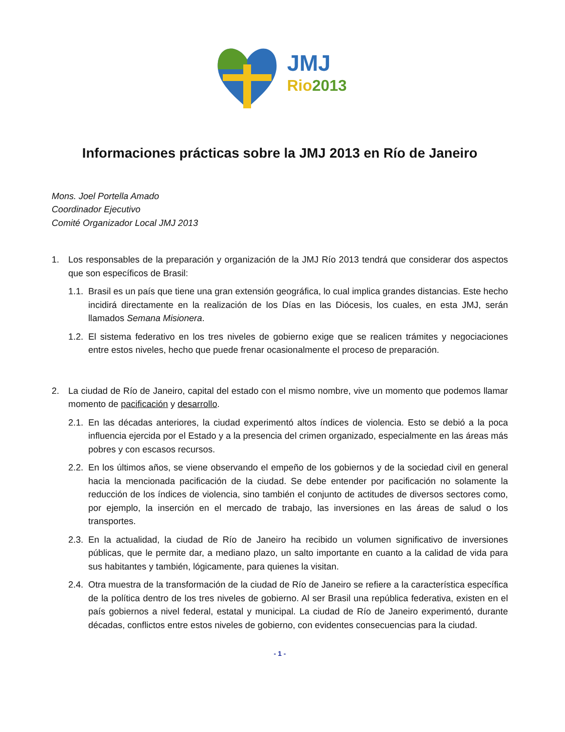JMJ
Rio 2013
Informaciones prácticas sobre la JMJ 2013 en Río de Janeiro
Mons. Joel Portella Amado
Coordinador Ejecutivo
Comité Organizador Local JMJ 2013
1. Los responsables de la preparación y organización de la JMJ Río 2013 tendrá que considerar dos aspectos que son específicos de Brasil:
1.1. Brasil es un país que tiene una gran extensión geográfica, lo cual implica grandes distancias. Este hecho incidirá directamente en la realización de los Días en las Diócesis, los cuales, en esta JMJ, serán llamados Semana Misionera.
1.2. El sistema federativo en los tres niveles de gobierno exige que se realicen trámites y negociaciones entre estos niveles, hecho que puede frenar ocasionalmente el proceso de preparación.
2. La ciudad de Río de Janeiro, capital del estado con el mismo nombre, vive un momento que podemos llamar momento de pacificación y desarrollo.
2.1. En las décadas anteriores, la ciudad experimentó altos índices de violencia. Esto se debió a la poca influencia ejercida por el Estado y a la presencia del crimen organizado, especialmente en las áreas más pobres y con escasos recursos.
2.2. En los últimos años, se viene observando el empeño de los gobiernos y de la sociedad civil en general hacia la mencionada pacificación de la ciudad. Se debe entender por pacificación no solamente la reducción de los índices de violencia, sino también el conjunto de actitudes de diversos sectores como, por ejemplo, la inserción en el mercado de trabajo, las inversiones en las áreas de salud o los transportes.
2.3. En la actualidad, la ciudad de Río de Janeiro ha recibido un volumen significativo de inversiones públicas, que le permite dar, a mediano plazo, un salto importante en cuanto a la calidad de vida para sus habitantes y también, lógicamente, para quienes la visitan.
2.4. Otra muestra de la transformación de la ciudad de Río de Janeiro se refiere a la característica específica de la política dentro de los tres niveles de gobierno. Al ser Brasil una república federativa, existen en el país gobiernos a nivel federal, estatal y municipal. La ciudad de Río de Janeiro experimentó, durante décadas, conflictos entre estos niveles de gobierno, con evidentes consecuencias para la ciudad.
- 1 -